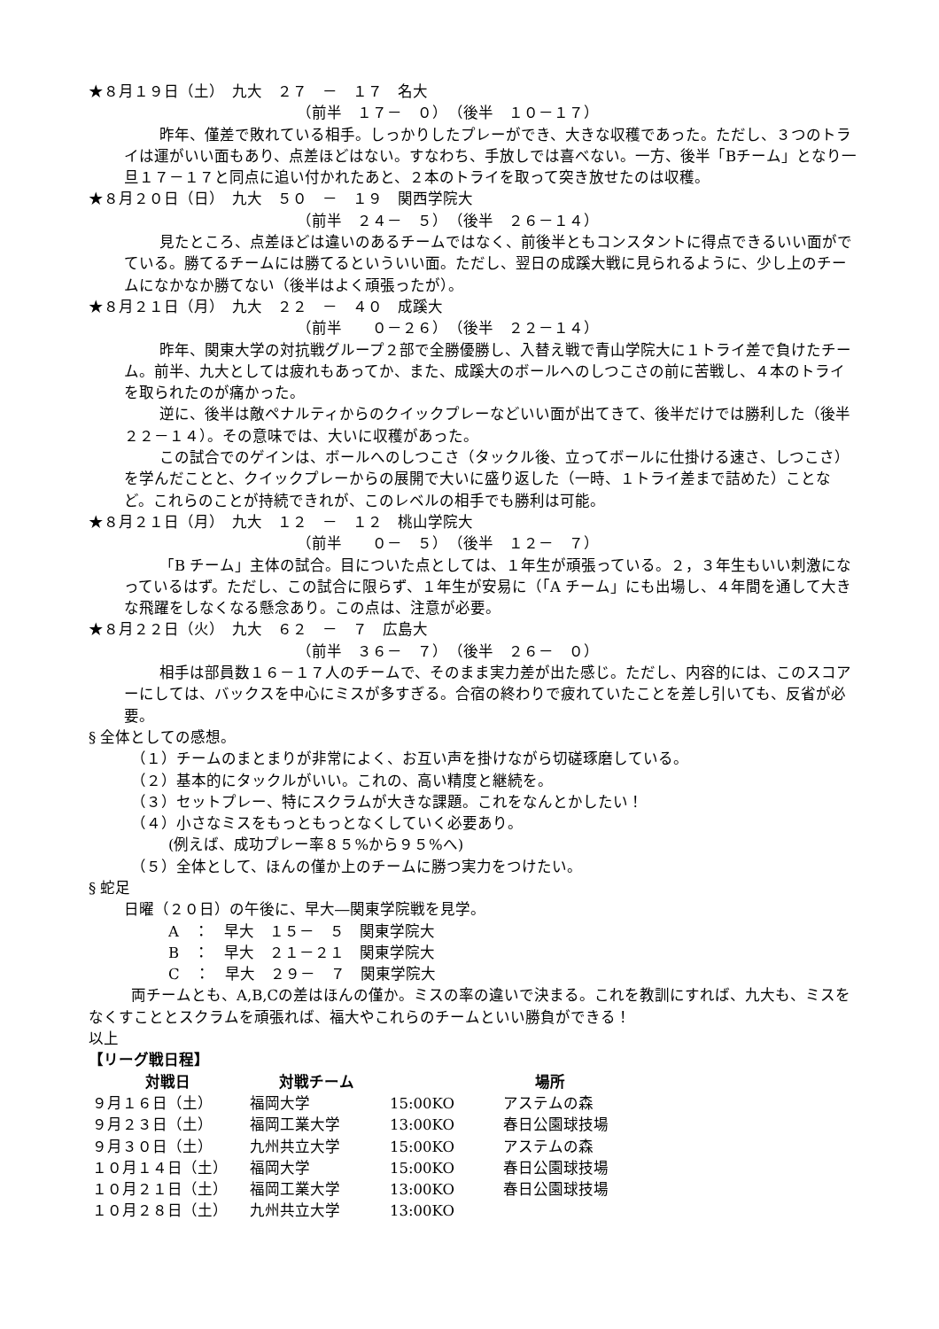★８月１９日（土）　九大　２７　－　１７　名大
（前半　１７－　０）　（後半　１０－１７）
昨年、僅差で敗れている相手。しっかりしたプレーができ、大きな収穫であった。ただし、３つのトライは運がいい面もあり、点差ほどはない。すなわち、手放しでは喜べない。一方、後半「Bチーム」となり一旦１７－１７と同点に追い付かれたあと、２本のトライを取って突き放せたのは収穫。
★８月２０日（日）　九大　５０　－　１９　関西学院大
（前半　２４－　５）　（後半　２６－１４）
見たところ、点差ほどは違いのあるチームではなく、前後半ともコンスタントに得点できるいい面がでている。勝てるチームには勝てるといういい面。ただし、翌日の成蹊大戦に見られるように、少し上のチームになかなか勝てない（後半はよく頑張ったが）。
★８月２１日（月）　九大　２２　－　４０　成蹊大
（前半　　０－２６）　（後半　２２－１４）
昨年、関東大学の対抗戦グループ２部で全勝優勝し、入替え戦で青山学院大に１トライ差で負けたチーム。前半、九大としては疲れもあってか、また、成蹊大のボールへのしつこさの前に苦戦し、４本のトライを取られたのが痛かった。
逆に、後半は敵ペナルティからのクイックプレーなどいい面が出てきて、後半だけでは勝利した（後半２２－１４）。その意味では、大いに収穫があった。
この試合でのゲインは、ボールへのしつこさ（タックル後、立ってボールに仕掛ける速さ、しつこさ）を学んだことと、クイックプレーからの展開で大いに盛り返した（一時、１トライ差まで詰めた）ことなど。これらのことが持続できれが、このレベルの相手でも勝利は可能。
★８月２１日（月）　九大　１２　－　１２　桃山学院大
（前半　　０－　５）　（後半　１２－　７）
「B チーム」主体の試合。目についた点としては、１年生が頑張っている。２，３年生もいい刺激になっているはず。ただし、この試合に限らず、１年生が安易に（「A チーム」にも出場し、４年間を通して大きな飛躍をしなくなる懸念あり。この点は、注意が必要。
★８月２２日（火）　九大　６２　－　７　広島大
（前半　３６－　７）　（後半　２６－　０）
相手は部員数１６－１７人のチームで、そのまま実力差が出た感じ。ただし、内容的には、このスコアーにしては、バックスを中心にミスが多すぎる。合宿の終わりで疲れていたことを差し引いても、反省が必要。
§ 全体としての感想。
（１）チームのまとまりが非常によく、お互い声を掛けながら切磋琢磨している。
（２）基本的にタックルがいい。これの、高い精度と継続を。
（３）セットプレー、特にスクラムが大きな課題。これをなんとかしたい！
（４）小さなミスをもっともっとなくしていく必要あり。
(例えば、成功プレー率８５%から９５%へ)
（５）全体として、ほんの僅か上のチームに勝つ実力をつけたい。
§ 蛇足
日曜（２０日）の午後に、早大―関東学院戦を見学。
A　：　早大　１５－　５　関東学院大
B　：　早大　２１－２１　関東学院大
C　：　早大　２９－　７　関東学院大
両チームとも、A,B,Cの差はほんの僅か。ミスの率の違いで決まる。これを教訓にすれば、九大も、ミスをなくすこととスクラムを頑張れば、福大やこれらのチームといい勝負ができる！
以上
【リーグ戦日程】
| 対戦日 | 対戦チーム | | 場所 |
| --- | --- | --- | --- |
| ９月１６日（土） | 福岡大学 | 15:00KO | アステムの森 |
| ９月２３日（土） | 福岡工業大学 | 13:00KO | 春日公園球技場 |
| ９月３０日（土） | 九州共立大学 | 15:00KO | アステムの森 |
| １０月１４日（土） | 福岡大学 | 15:00KO | 春日公園球技場 |
| １０月２１日（土） | 福岡工業大学 | 13:00KO | 春日公園球技場 |
| １０月２８日（土） | 九州共立大学 | 13:00KO | |